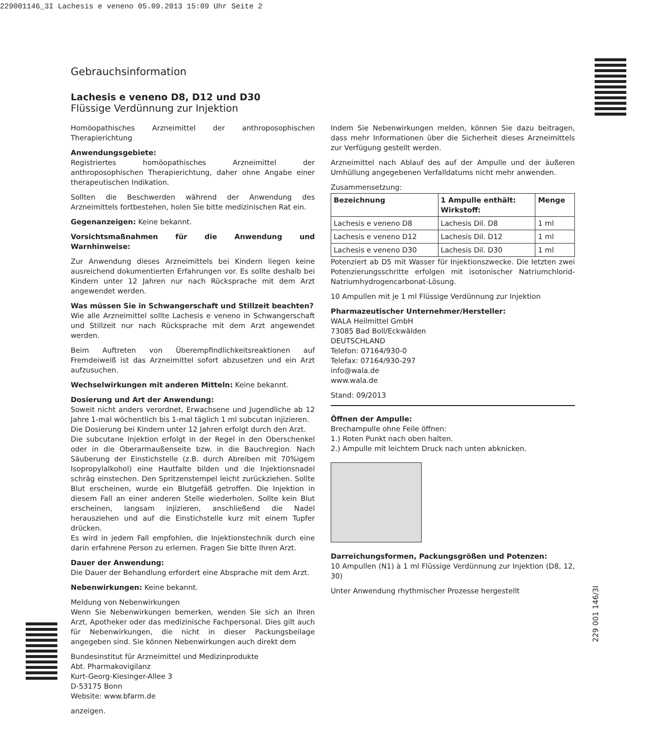229001146_3I Lachesis e veneno 05.09.2013 15:09 Uhr Seite 2
Gebrauchsinformation
Lachesis e veneno D8, D12 und D30
Flüssige Verdünnung zur Injektion
Homöopathisches Arzneimittel der anthroposophischen Therapierichtung
Anwendungsgebiete:
Registriertes homöopathisches Arzneimittel der anthroposophischen Therapierichtung, daher ohne Angabe einer therapeutischen Indikation.
Sollten die Beschwerden während der Anwendung des Arzneimittels fortbestehen, holen Sie bitte medizinischen Rat ein.
Gegenanzeigen: Keine bekannt.
Vorsichtsmaßnahmen für die Anwendung und Warnhinweise:
Zur Anwendung dieses Arzneimittels bei Kindern liegen keine ausreichend dokumentierten Erfahrungen vor. Es sollte deshalb bei Kindern unter 12 Jahren nur nach Rücksprache mit dem Arzt angewendet werden.
Was müssen Sie in Schwangerschaft und Stillzeit beachten?
Wie alle Arzneimittel sollte Lachesis e veneno in Schwangerschaft und Stillzeit nur nach Rücksprache mit dem Arzt angewendet werden.
Beim Auftreten von Überempfindlichkeitsreaktionen auf Fremdeiweiß ist das Arzneimittel sofort abzusetzen und ein Arzt aufzusuchen.
Wechselwirkungen mit anderen Mitteln: Keine bekannt.
Dosierung und Art der Anwendung:
Soweit nicht anders verordnet, Erwachsene und Jugendliche ab 12 Jahre 1-mal wöchentlich bis 1-mal täglich 1 ml subcutan injizieren.
Die Dosierung bei Kindern unter 12 Jahren erfolgt durch den Arzt.
Die subcutane Injektion erfolgt in der Regel in den Oberschenkel oder in die Oberarmaußenseite bzw. in die Bauchregion. Nach Säuberung der Einstichstelle (z.B. durch Abreiben mit 70%igem Isopropylalkohol) eine Hautfalte bilden und die Injektionsnadel schräg einstechen. Den Spritzenstempel leicht zurückziehen. Sollte Blut erscheinen, wurde ein Blutgefäß getroffen. Die Injektion in diesem Fall an einer anderen Stelle wiederholen. Sollte kein Blut erscheinen, langsam injizieren, anschließend die Nadel herausziehen und auf die Einstichstelle kurz mit einem Tupfer drücken.
Es wird in jedem Fall empfohlen, die Injektionstechnik durch eine darin erfahrene Person zu erlernen. Fragen Sie bitte Ihren Arzt.
Dauer der Anwendung:
Die Dauer der Behandlung erfordert eine Absprache mit dem Arzt.
Nebenwirkungen: Keine bekannt.
Meldung von Nebenwirkungen
Wenn Sie Nebenwirkungen bemerken, wenden Sie sich an Ihren Arzt, Apotheker oder das medizinische Fachpersonal. Dies gilt auch für Nebenwirkungen, die nicht in dieser Packungsbeilage angegeben sind. Sie können Nebenwirkungen auch direkt dem
Bundesinstitut für Arzneimittel und Medizinprodukte
Abt. Pharmakovigilanz
Kurt-Georg-Kiesinger-Allee 3
D-53175 Bonn
Website: www.bfarm.de
anzeigen.
Indem Sie Nebenwirkungen melden, können Sie dazu beitragen, dass mehr Informationen über die Sicherheit dieses Arzneimittels zur Verfügung gestellt werden.
Arzneimittel nach Ablauf des auf der Ampulle und der äußeren Umhüllung angegebenen Verfalldatums nicht mehr anwenden.
Zusammensetzung:
| Bezeichnung | 1 Ampulle enthält: Wirkstoff: | Menge |
| --- | --- | --- |
| Lachesis e veneno D8 | Lachesis Dil. D8 | 1 ml |
| Lachesis e veneno D12 | Lachesis Dil. D12 | 1 ml |
| Lachesis e veneno D30 | Lachesis Dil. D30 | 1 ml |
Potenziert ab D5 mit Wasser für Injektionszwecke. Die letzten zwei Potenzierungsschritte erfolgen mit isotonischer Natriumchlorid-Natriumhydrogencarbonat-Lösung.
10 Ampullen mit je 1 ml Flüssige Verdünnung zur Injektion
Pharmazeutischer Unternehmer/Hersteller:
WALA Heilmittel GmbH
73085 Bad Boll/Eckwälden
DEUTSCHLAND
Telefon: 07164/930-0
Telefax: 07164/930-297
info@wala.de
www.wala.de
Stand: 09/2013
Öffnen der Ampulle:
Brechampulle ohne Feile öffnen:
1.) Roten Punkt nach oben halten.
2.) Ampulle mit leichtem Druck nach unten abknicken.
Darreichungsformen, Packungsgrößen und Potenzen:
10 Ampullen (N1) à 1 ml Flüssige Verdünnung zur Injektion (D8, 12, 30)
Unter Anwendung rhythmischer Prozesse hergestellt
229 001 146/3I